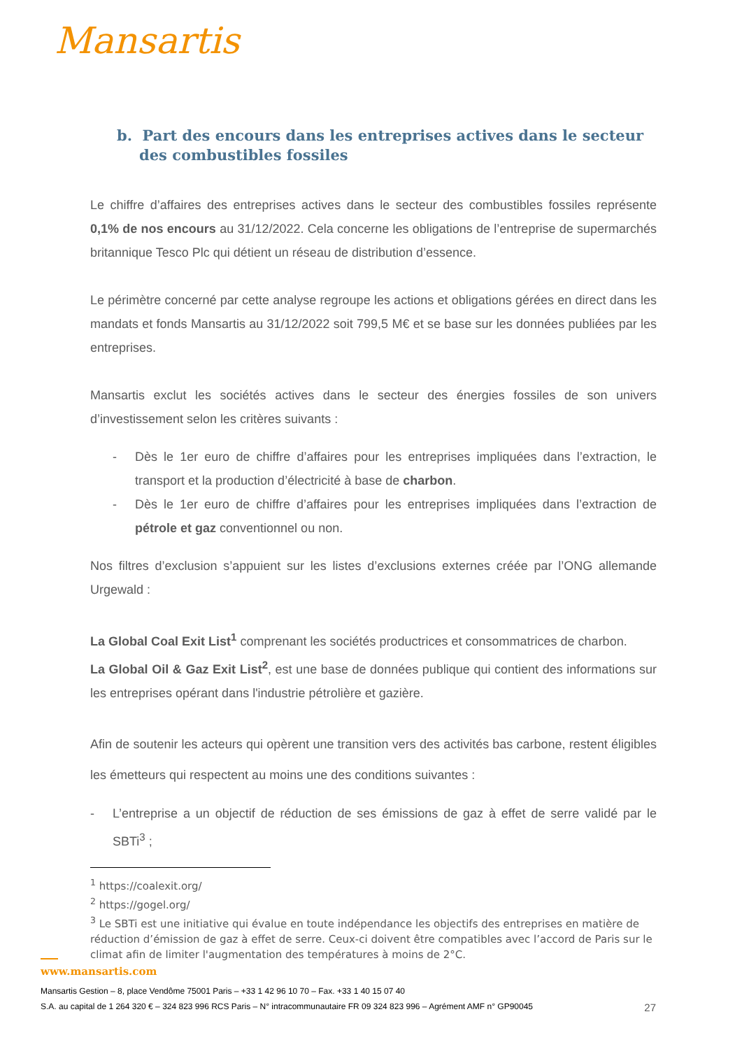Mansartis
b. Part des encours dans les entreprises actives dans le secteur des combustibles fossiles
Le chiffre d’affaires des entreprises actives dans le secteur des combustibles fossiles représente 0,1% de nos encours au 31/12/2022. Cela concerne les obligations de l’entreprise de supermarchés britannique Tesco Plc qui détient un réseau de distribution d’essence.
Le périmètre concerné par cette analyse regroupe les actions et obligations gérées en direct dans les mandats et fonds Mansartis au 31/12/2022 soit 799,5 M€ et se base sur les données publiées par les entreprises.
Mansartis exclut les sociétés actives dans le secteur des énergies fossiles de son univers d’investissement selon les critères suivants :
- Dès le 1er euro de chiffre d’affaires pour les entreprises impliquées dans l’extraction, le transport et la production d’électricité à base de charbon.
- Dès le 1er euro de chiffre d’affaires pour les entreprises impliquées dans l’extraction de pétrole et gaz conventionnel ou non.
Nos filtres d’exclusion s’appuient sur les listes d’exclusions externes créée par l’ONG allemande Urgewald :
La Global Coal Exit List<sup>1</sup> comprenant les sociétés productrices et consommatrices de charbon.
La Global Oil & Gaz Exit List<sup>2</sup>, est une base de données publique qui contient des informations sur les entreprises opérant dans l'industrie pétrolière et gazière.
Afin de soutenir les acteurs qui opèrent une transition vers des activités bas carbone, restent éligibles les émetteurs qui respectent au moins une des conditions suivantes :
- L’entreprise a un objectif de réduction de ses émissions de gaz à effet de serre validé par le SBTi<sup>3</sup> ;
<sup>1</sup> https://coalexit.org/
<sup>2</sup> https://gogel.org/
<sup>3</sup> Le SBTi est une initiative qui évalue en toute indépendance les objectifs des entreprises en matière de réduction d’émission de gaz à effet de serre. Ceux-ci doivent être compatibles avec l’accord de Paris sur le climat afin de limiter l'augmentation des températures à moins de 2°C.
www.mansartis.com
Mansartis Gestion – 8, place Vendôme 75001 Paris – +33 1 42 96 10 70 – Fax. +33 1 40 15 07 40
27 S.A. au capital de 1 264 320 € – 324 823 996 RCS Paris – N° intracommunautaire FR 09 324 823 996 – Agrément AMF n° GP90045